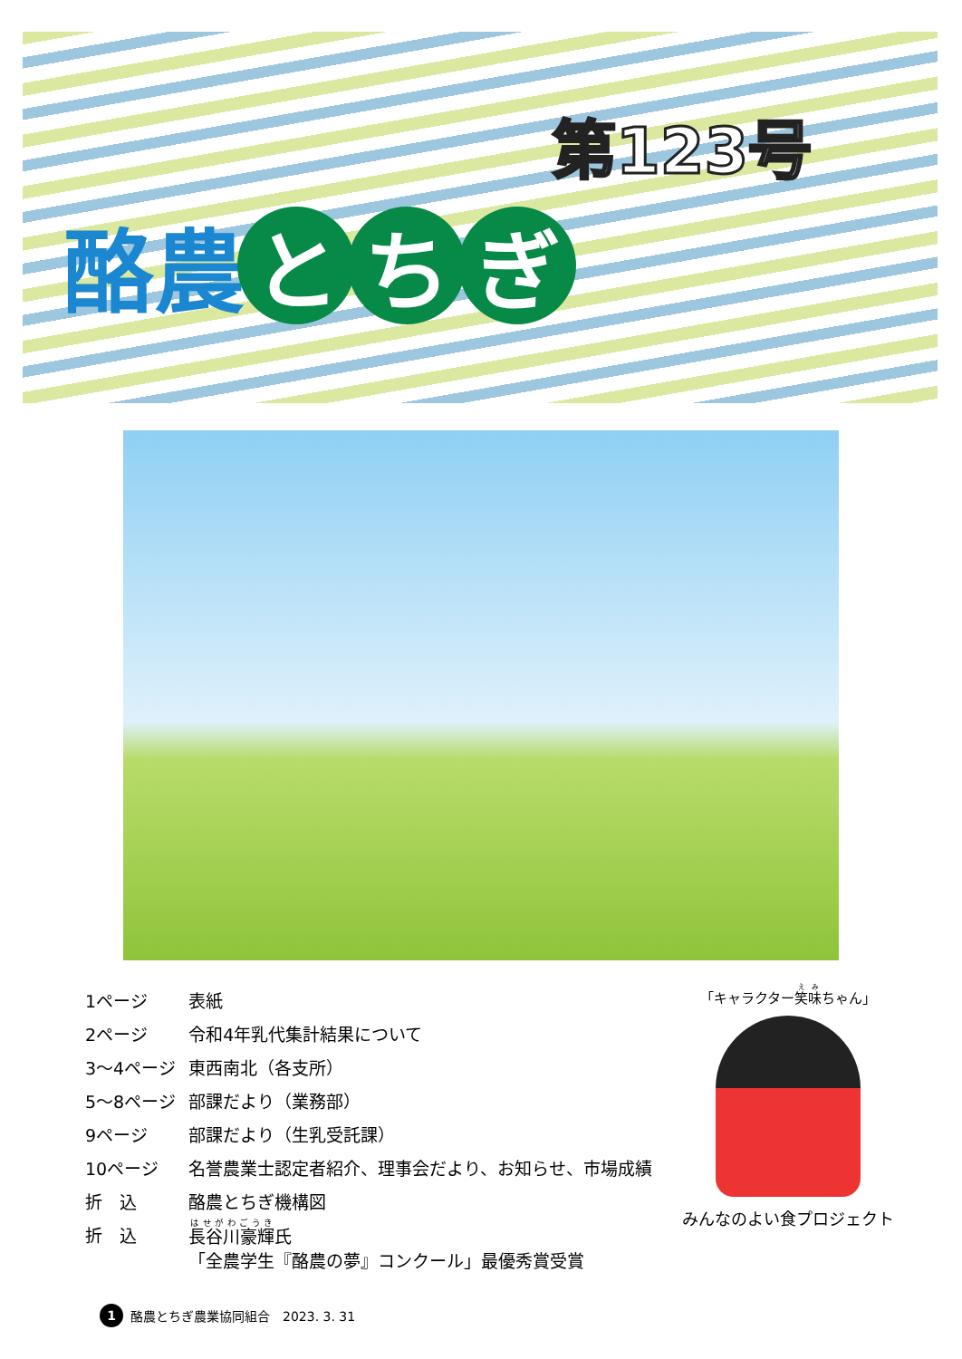第123号
酪農 と ち ぎ
| 1ページ | 表紙 |
| 2ページ | 令和4年乳代集計結果について |
| 3～4ページ | 東西南北（各支所） |
| 5～8ページ | 部課だより（業務部） |
| 9ページ | 部課だより（生乳受託課） |
| 10ページ | 名誉農業士認定者紹介、理事会だより、お知らせ、市場成績 |
| 折 込 | 酪農とちぎ機構図 |
| 折 込 | 長谷川豪輝 氏 「全農学生『酪農の夢』コンクール」最優秀賞受賞 |
「キャラクター笑味ちゃん」
みんなのよい食プロジェクト
1 酪農とちぎ農業協同組合　2023. 3. 31